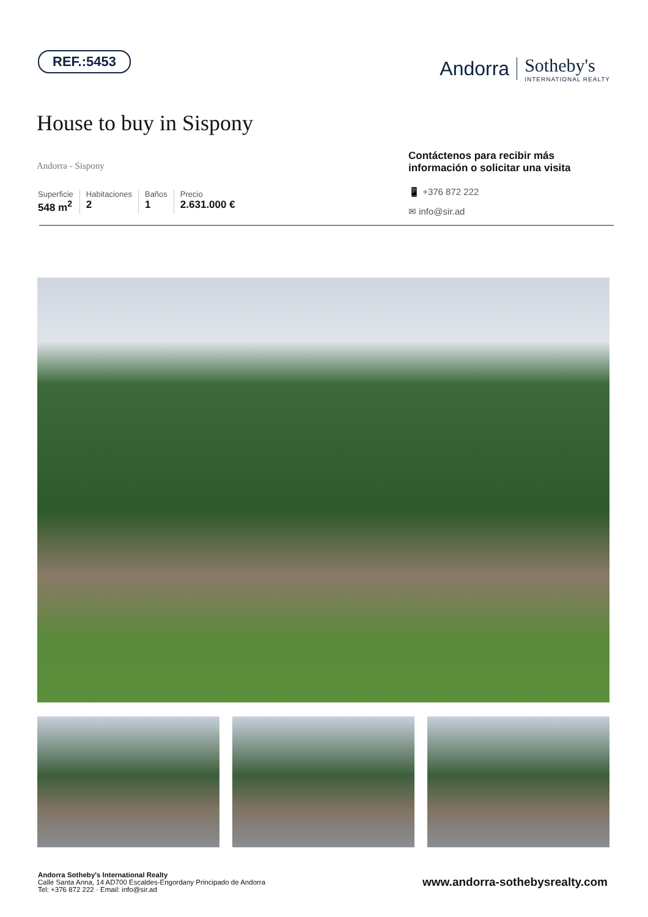REF.:5453
Andorra Sotheby's
INTERNATIONAL REALTY
House to buy in Sispony
Andorra - Sispony
Superficie
548 m<sup>2</sup>
Habitaciones
2
Baños
1
Precio
2.631.000 €
Contáctenos para recibir más información o solicitar una visita
📱 +376 872 222
✉ info@sir.ad
Andorra Sotheby's International Realty
Calle Santa Anna, 14 AD700 Escaldes-Engordany Principado de Andorra
Tel: +376 872 222 · Email: info@sir.ad
www.andorra-sothebysrealty.com